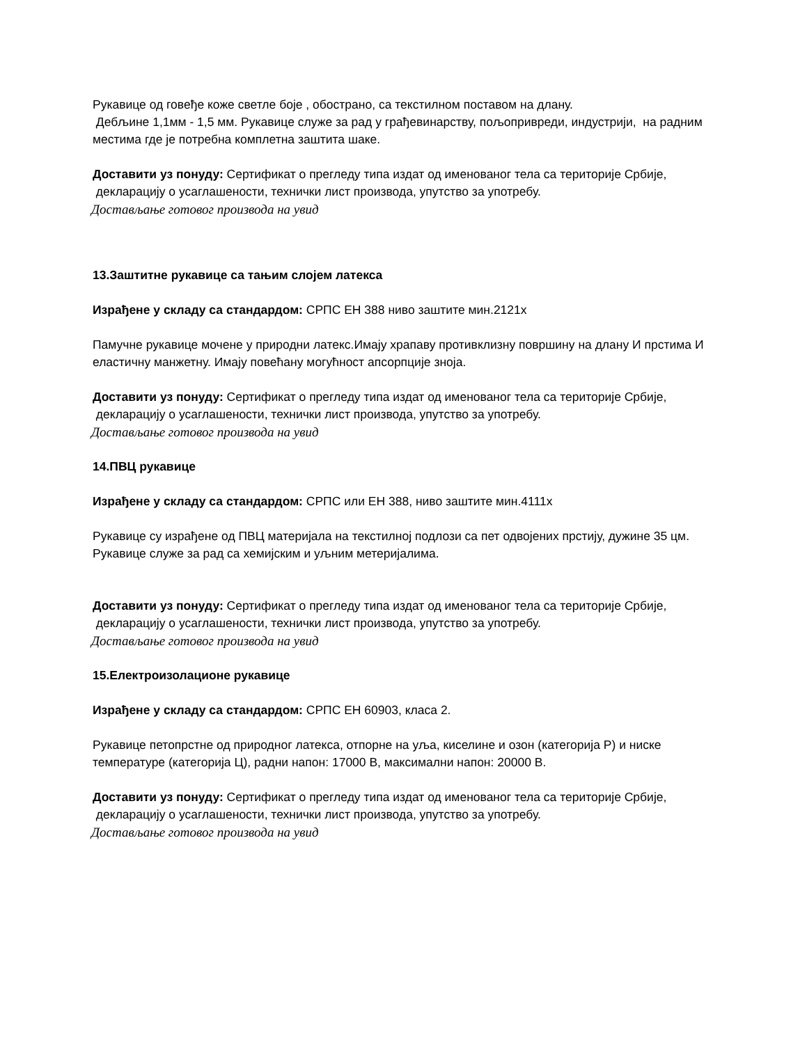Рукавице од говеђе коже светле боје , обострано, са текстилном поставом на длану.
Дебљине 1,1мм - 1,5 мм. Рукавице служе за рад у грађевинарству, пољопривреди, индустрији, на радним местима где је потребна комплетна заштита шаке.
Доставити уз понуду: Сертификат о прегледу типа издат од именованог тела са територије Србије, декларацију о усаглашености, технички лист производа, упутство за употребу.
Достављање готовог производа на увид
13.Заштитне рукавице са тањим слојем латекса
Израђене у складу са стандардом: СРПС ЕН 388 ниво заштите мин.2121х
Памучне рукавице мочене у природни латекс.Имају храпаву противклизну површину на длану И прстима И еластичну манжетну. Имају повећану могућност апсорпције зноја.
Доставити уз понуду: Сертификат о прегледу типа издат од именованог тела са територије Србије, декларацију о усаглашености, технички лист производа, упутство за употребу.
Достављање готовог производа на увид
14.ПВЦ рукавице
Израђене у складу са стандардом: СРПС или ЕН 388, ниво заштите мин.4111х
Рукавице су израђене од ПВЦ материјала на текстилној подлози са пет одвојених прстију, дужине 35 цм.
Рукавице служе за рад са хемијским и уљним метеријалима.
Доставити уз понуду: Сертификат о прегледу типа издат од именованог тела са територије Србије, декларацију о усаглашености, технички лист производа, упутство за употребу.
Достављање готовог производа на увид
15.Електроизолационе рукавице
Израђене у складу са стандардом: СРПС ЕН 60903, класа 2.
Рукавице петопрстне од природног латекса, отпорне на уља, киселине и озон (категорија Р) и ниске температуре (категорија Ц), радни напон: 17000 В, максимални напон: 20000 В.
Доставити уз понуду: Сертификат о прегледу типа издат од именованог тела са територије Србије, декларацију о усаглашености, технички лист производа, упутство за употребу.
Достављање готовог производа на увид